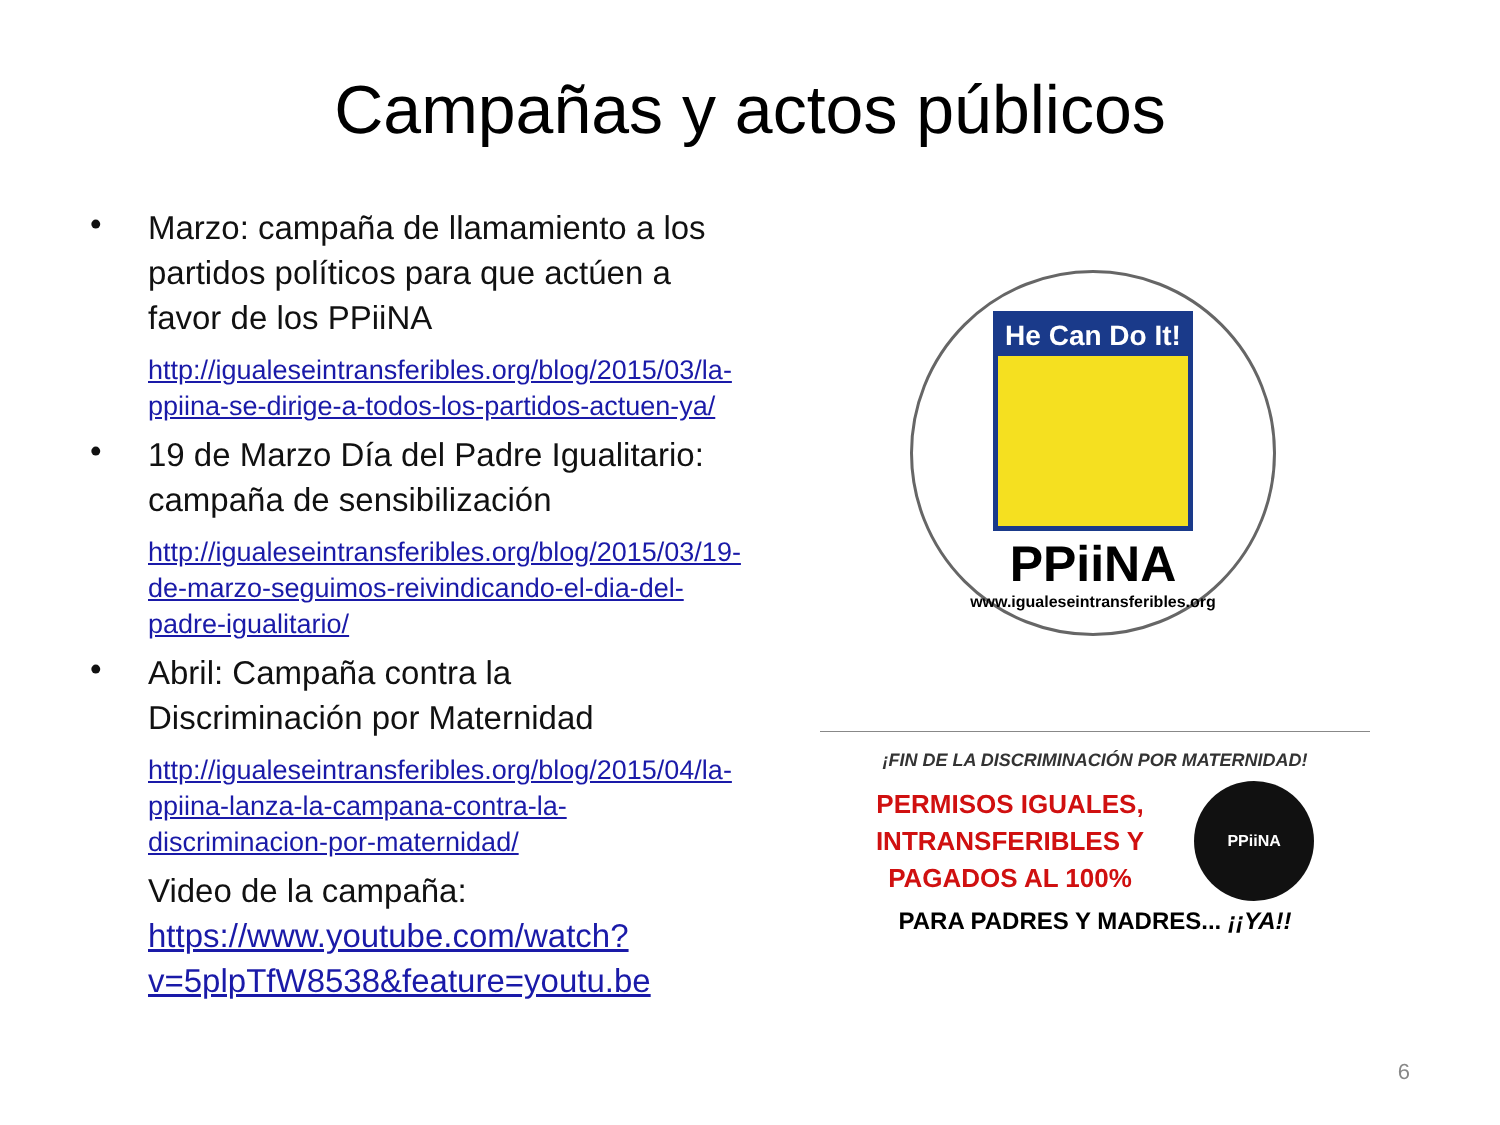Campañas y actos públicos
• Marzo: campaña de llamamiento a los partidos políticos para que actúen a favor de los PPiiNA
http://igualeseintransferibles.org/blog/2015/03/la-ppiina-se-dirige-a-todos-los-partidos-actuen-ya/
• 19 de Marzo Día del Padre Igualitario: campaña de sensibilización
http://igualeseintransferibles.org/blog/2015/03/19-de-marzo-seguimos-reivindicando-el-dia-del-padre-igualitario/
• Abril: Campaña contra la Discriminación por Maternidad
http://igualeseintransferibles.org/blog/2015/04/la-ppiina-lanza-la-campana-contra-la-discriminacion-por-maternidad/
Video de la campaña:
https://www.youtube.com/watch?v=5plpTfW8538&feature=youtu.be
He Can Do It!
PPiiNA
www.igualeseintransferibles.org
¡FIN DE LA DISCRIMINACIÓN POR MATERNIDAD!
PERMISOS IGUALES,
INTRANSFERIBLES Y
PAGADOS AL 100% PPiiNA
PARA PADRES Y MADRES... ¡¡YA!!
6